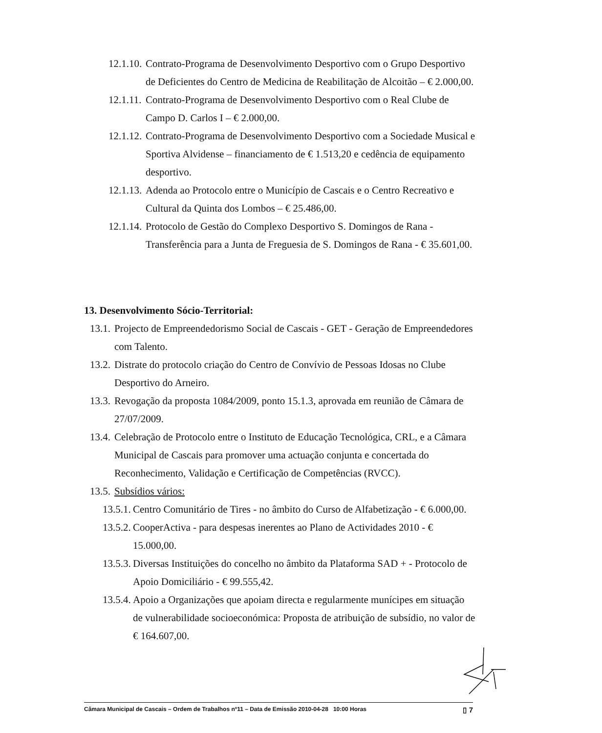12.1.10. Contrato-Programa de Desenvolvimento Desportivo com o Grupo Desportivo de Deficientes do Centro de Medicina de Reabilitação de Alcoitão – € 2.000,00.
12.1.11. Contrato-Programa de Desenvolvimento Desportivo com o Real Clube de Campo D. Carlos I – € 2.000,00.
12.1.12. Contrato-Programa de Desenvolvimento Desportivo com a Sociedade Musical e Sportiva Alvidense – financiamento de € 1.513,20 e cedência de equipamento desportivo.
12.1.13. Adenda ao Protocolo entre o Município de Cascais e o Centro Recreativo e Cultural da Quinta dos Lombos – € 25.486,00.
12.1.14. Protocolo de Gestão do Complexo Desportivo S. Domingos de Rana - Transferência para a Junta de Freguesia de S. Domingos de Rana - € 35.601,00.
13. Desenvolvimento Sócio-Territorial:
13.1. Projecto de Empreendedorismo Social de Cascais - GET - Geração de Empreendedores com Talento.
13.2. Distrate do protocolo criação do Centro de Convívio de Pessoas Idosas no Clube Desportivo do Arneiro.
13.3. Revogação da proposta 1084/2009, ponto 15.1.3, aprovada em reunião de Câmara de 27/07/2009.
13.4. Celebração de Protocolo entre o Instituto de Educação Tecnológica, CRL, e a Câmara Municipal de Cascais para promover uma actuação conjunta e concertada do Reconhecimento, Validação e Certificação de Competências (RVCC).
13.5. Subsídios vários:
13.5.1. Centro Comunitário de Tires - no âmbito do Curso de Alfabetização - € 6.000,00.
13.5.2. CooperActiva - para despesas inerentes ao Plano de Actividades 2010 - € 15.000,00.
13.5.3. Diversas Instituições do concelho no âmbito da Plataforma SAD + - Protocolo de Apoio Domiciliário - € 99.555,42.
13.5.4. Apoio a Organizações que apoiam directa e regularmente munícipes em situação de vulnerabilidade socioeconómica: Proposta de atribuição de subsídio, no valor de € 164.607,00.
Câmara Municipal de Cascais – Ordem de Trabalhos nº11 – Data de Emissão 2010-04-28 10:00 Horas ▯ 7